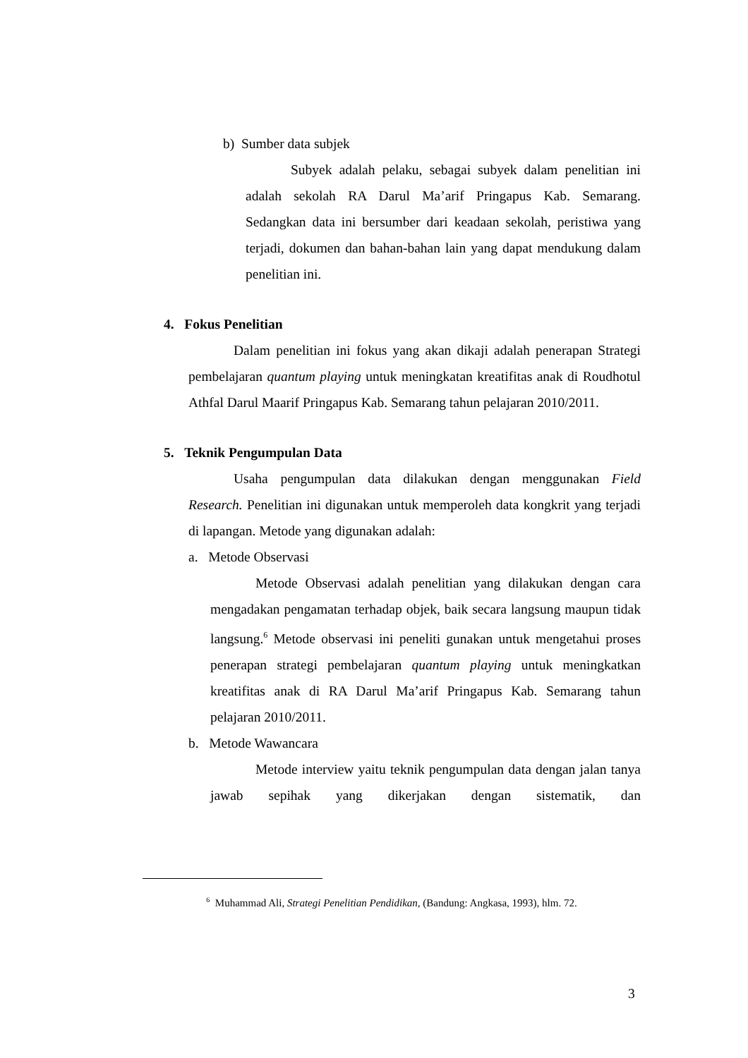b) Sumber data subjek
Subyek adalah pelaku, sebagai subyek dalam penelitian ini adalah sekolah RA Darul Ma’arif Pringapus Kab. Semarang. Sedangkan data ini bersumber dari keadaan sekolah, peristiwa yang terjadi, dokumen dan bahan-bahan lain yang dapat mendukung dalam penelitian ini.
4. Fokus Penelitian
Dalam penelitian ini fokus yang akan dikaji adalah penerapan Strategi pembelajaran quantum playing untuk meningkatan kreatifitas anak di Roudhotul Athfal Darul Maarif Pringapus Kab. Semarang tahun pelajaran 2010/2011.
5. Teknik Pengumpulan Data
Usaha pengumpulan data dilakukan dengan menggunakan Field Research. Penelitian ini digunakan untuk memperoleh data kongkrit yang terjadi di lapangan. Metode yang digunakan adalah:
a. Metode Observasi
Metode Observasi adalah penelitian yang dilakukan dengan cara mengadakan pengamatan terhadap objek, baik secara langsung maupun tidak langsung.<sup>6</sup> Metode observasi ini peneliti gunakan untuk mengetahui proses penerapan strategi pembelajaran quantum playing untuk meningkatkan kreatifitas anak di RA Darul Ma’arif Pringapus Kab. Semarang tahun pelajaran 2010/2011.
b. Metode Wawancara
Metode interview yaitu teknik pengumpulan data dengan jalan tanya jawab sepihak yang dikerjakan dengan sistematik, dan
<sup>6</sup> Muhammad Ali, Strategi Penelitian Pendidikan, (Bandung: Angkasa, 1993), hlm. 72.
3